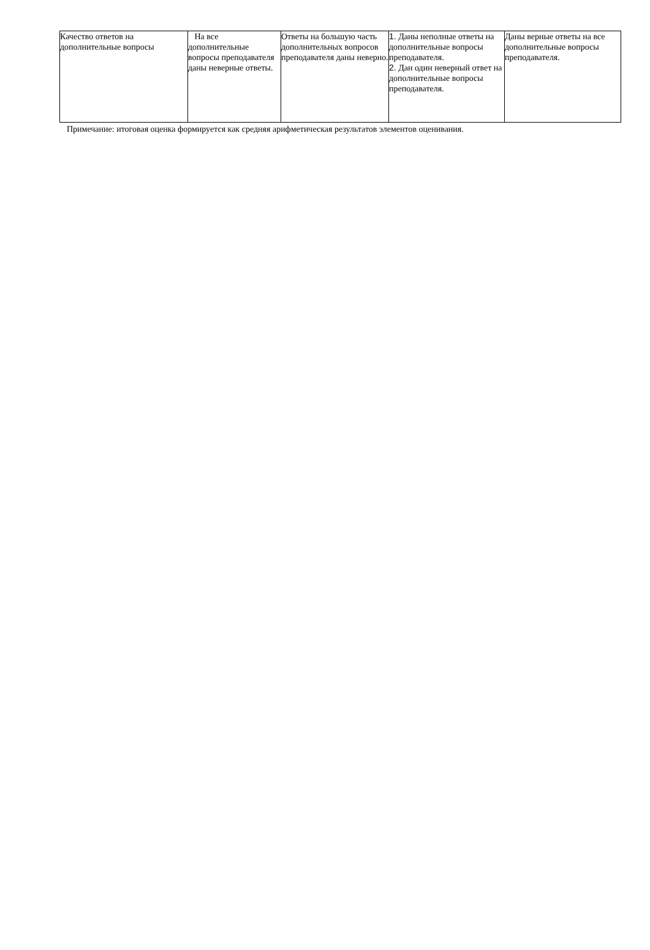| Качество ответов на дополнительные вопросы | На все дополнительные вопросы преподавателя даны неверные ответы. | Ответы на большую часть дополнительных вопросов преподавателя даны неверно. | 1. Даны неполные ответы на дополнительные вопросы преподавателя. 2. Дан один неверный ответ на дополнительные вопросы преподавателя. | Даны верные ответы на все дополнительные вопросы преподавателя. |
Примечание: итоговая оценка формируется как средняя арифметическая результатов элементов оценивания.